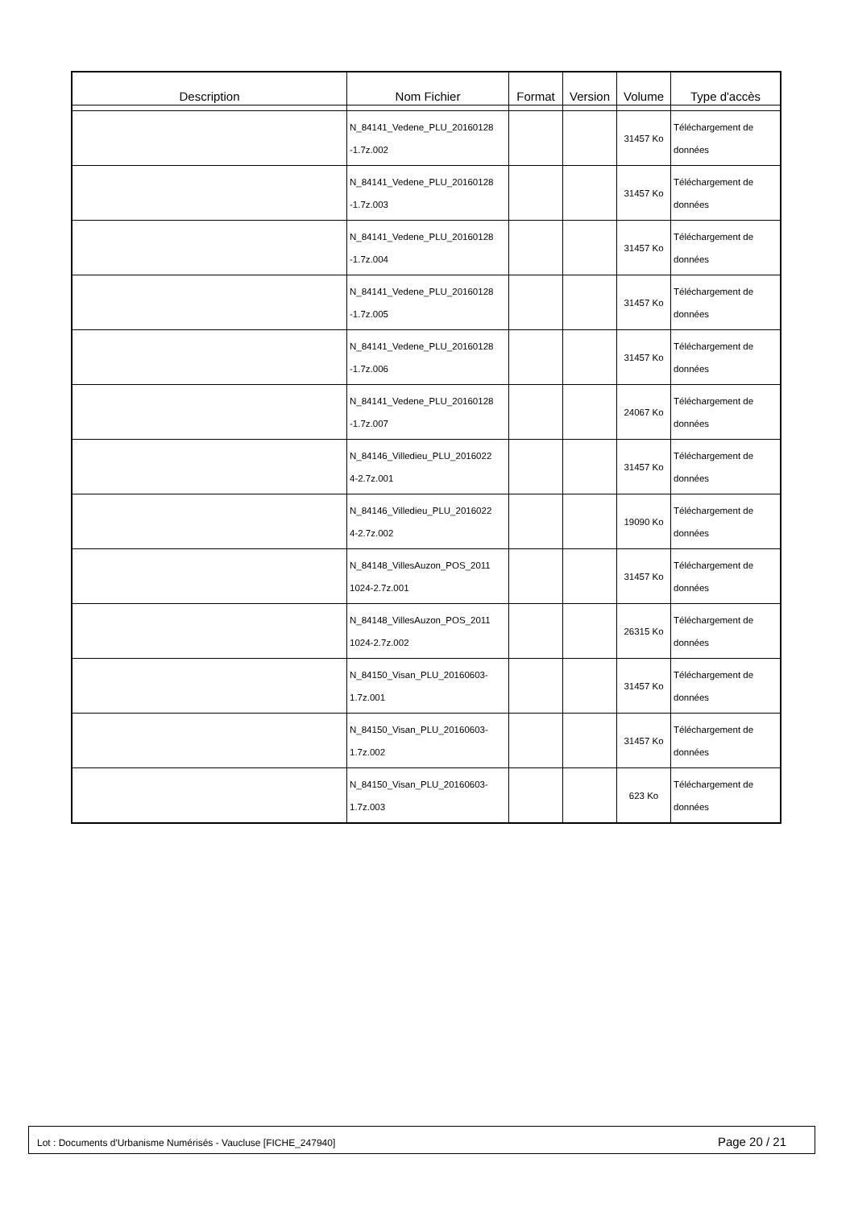| Description | Nom Fichier | Format | Version | Volume | Type d'accès |
| --- | --- | --- | --- | --- | --- |
| | N_84141_Vedene_PLU_20160128 -1.7z.002 | | | 31457 Ko | Téléchargement de données |
| | N_84141_Vedene_PLU_20160128 -1.7z.003 | | | 31457 Ko | Téléchargement de données |
| | N_84141_Vedene_PLU_20160128 -1.7z.004 | | | 31457 Ko | Téléchargement de données |
| | N_84141_Vedene_PLU_20160128 -1.7z.005 | | | 31457 Ko | Téléchargement de données |
| | N_84141_Vedene_PLU_20160128 -1.7z.006 | | | 31457 Ko | Téléchargement de données |
| | N_84141_Vedene_PLU_20160128 -1.7z.007 | | | 24067 Ko | Téléchargement de données |
| | N_84146_Villedieu_PLU_2016022 4-2.7z.001 | | | 31457 Ko | Téléchargement de données |
| | N_84146_Villedieu_PLU_2016022 4-2.7z.002 | | | 19090 Ko | Téléchargement de données |
| | N_84148_VillesAuzon_POS_2011 1024-2.7z.001 | | | 31457 Ko | Téléchargement de données |
| | N_84148_VillesAuzon_POS_2011 1024-2.7z.002 | | | 26315 Ko | Téléchargement de données |
| | N_84150_Visan_PLU_20160603- 1.7z.001 | | | 31457 Ko | Téléchargement de données |
| | N_84150_Visan_PLU_20160603- 1.7z.002 | | | 31457 Ko | Téléchargement de données |
| | N_84150_Visan_PLU_20160603- 1.7z.003 | | | 623 Ko | Téléchargement de données |
Lot : Documents d'Urbanisme Numérisés - Vaucluse [FICHE_247940] Page 20 / 21